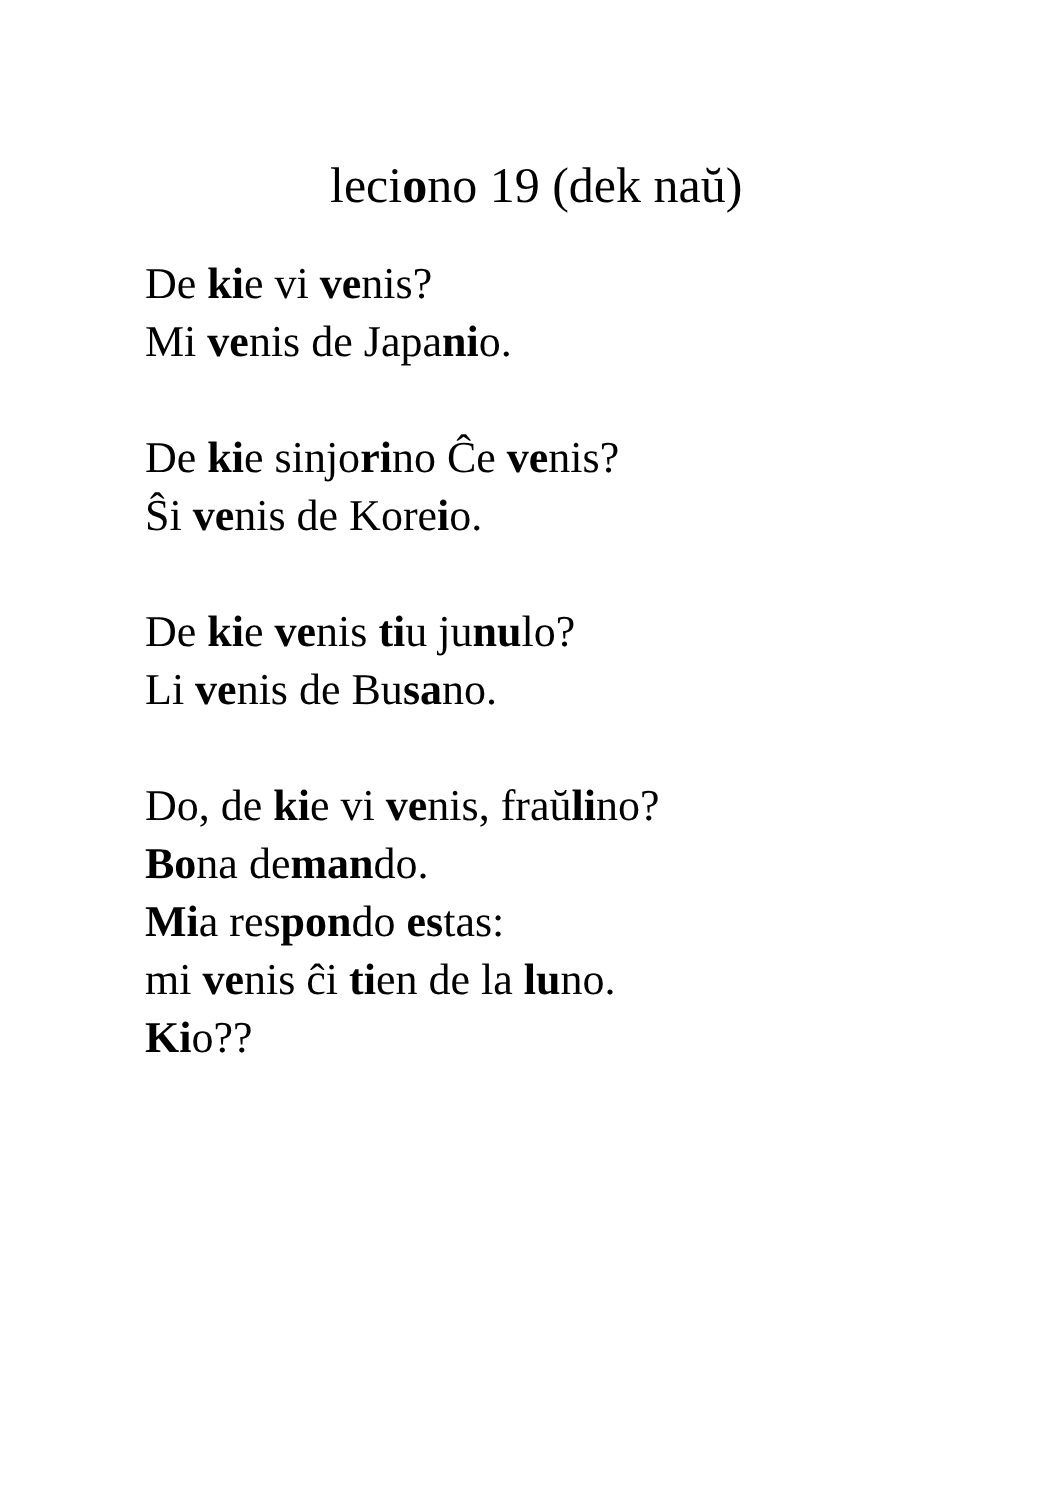leciono 19 (dek naŭ)
De kie vi venis?
Mi venis de Japanio.
De kie sinjorino Ĉe venis?
Ŝi venis de Koreio.
De kie venis tiu junulo?
Li venis de Busano.
Do, de kie vi venis, fraŭlino?
Bona demando.
Mia respondo estas:
mi venis ĉi tien de la luno.
Kio??